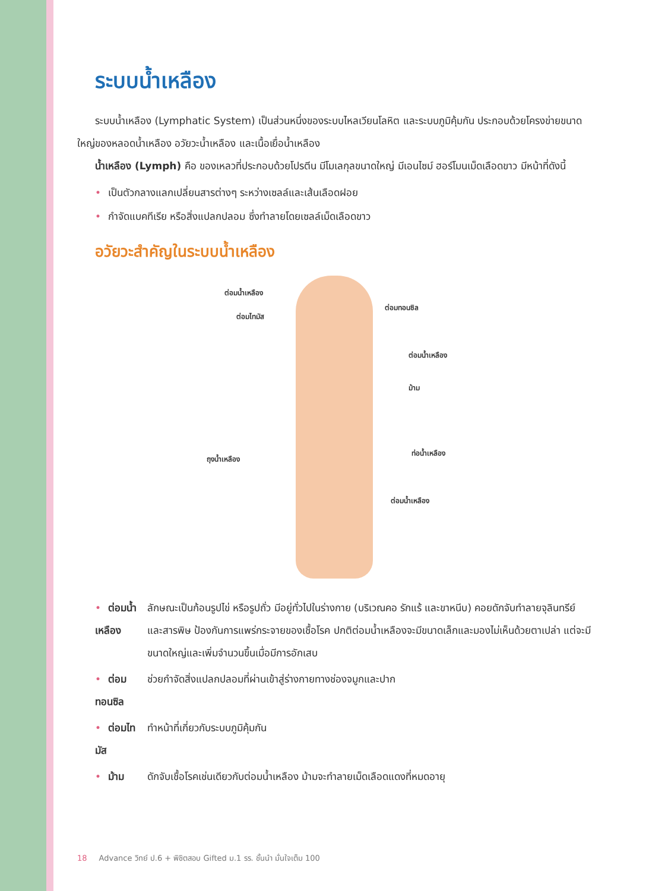ระบบน้ำเหลือง
ระบบน้ำเหลือง (Lymphatic System) เป็นส่วนหนึ่งของระบบไหลเวียนโลหิต และระบบภูมิคุ้มกัน ประกอบด้วยโครงข่ายขนาดใหญ่ของหลอดน้ำเหลือง อวัยวะน้ำเหลือง และเนื้อเยื่อน้ำเหลือง
น้ำเหลือง (Lymph) คือ ของเหลวที่ประกอบด้วยโปรตีน มีโมเลกุลขนาดใหญ่ มีเอนไซม์ ฮอร์โมนเม็ดเลือดขาว มีหน้าที่ดังนี้
• เป็นตัวกลางแลกเปลี่ยนสารต่างๆ ระหว่างเซลล์และเส้นเลือดฝอย
• กำจัดแบคทีเรีย หรือสิ่งแปลกปลอม ซึ่งทำลายโดยเซลล์เม็ดเลือดขาว
อวัยวะสำคัญในระบบน้ำเหลือง
ต่อมน้ำเหลือง
ต่อมไทมัส
ต่อมทอนซิล
ต่อมน้ำเหลือง
ม้าม
ถุงน้ำเหลือง
ท่อน้ำเหลือง
ต่อมน้ำเหลือง
| • ต่อมน้ำเหลือง | ลักษณะเป็นก้อนรูปไข่ หรือรูปถั่ว มีอยู่ทั่วไปในร่างกาย (บริเวณคอ รักแร้ และขาหนีบ) คอยดักจับทำลายจุลินทรีย์และสารพิษ ป้องกันการแพร่กระจายของเชื้อโรค ปกติต่อมน้ำเหลืองจะมีขนาดเล็กและมองไม่เห็นด้วยตาเปล่า แต่จะมีขนาดใหญ่และเพิ่มจำนวนขึ้นเมื่อมีการอักเสบ |
| • ต่อมทอนซิล | ช่วยกำจัดสิ่งแปลกปลอมที่ผ่านเข้าสู่ร่างกายทางช่องจมูกและปาก |
| • ต่อมไทมัส | ทำหน้าที่เกี่ยวกับระบบภูมิคุ้มกัน |
| • ม้าม | ดักจับเชื้อโรคเช่นเดียวกับต่อมน้ำเหลือง ม้ามจะทำลายเม็ดเลือดแดงที่หมดอายุ |
18 Advance วิทย์ ป.6 + พิชิตสอบ Gifted ม.1 รร. ชั้นนำ มั่นใจเต็ม 100